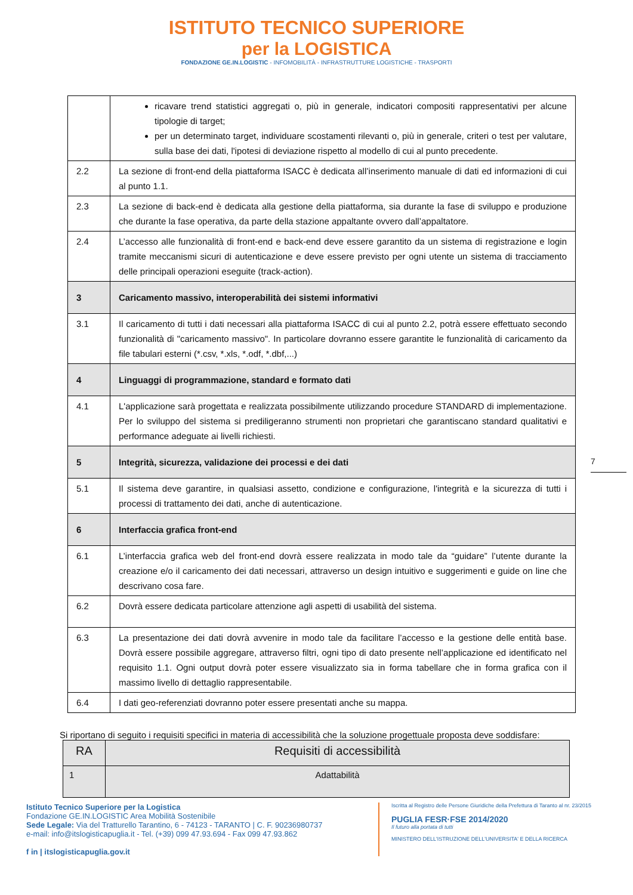ISTITUTO TECNICO SUPERIORE
per la LOGISTICA
FONDAZIONE GE.IN.LOGISTIC - INFOMOBILITÀ - INFRASTRUTTURE LOGISTICHE - TRASPORTI
| | ricavare trend statistici aggregati o, più in generale, indicatori compositi rappresentativi per alcune tipologie di target; per un determinato target, individuare scostamenti rilevanti o, più in generale, criteri o test per valutare, sulla base dei dati, l'ipotesi di deviazione rispetto al modello di cui al punto precedente. |
| 2.2 | La sezione di front-end della piattaforma ISACC è dedicata all’inserimento manuale di dati ed informazioni di cui al punto 1.1. |
| 2.3 | La sezione di back-end è dedicata alla gestione della piattaforma, sia durante la fase di sviluppo e produzione che durante la fase operativa, da parte della stazione appaltante ovvero dall’appaltatore. |
| 2.4 | L’accesso alle funzionalità di front-end e back-end deve essere garantito da un sistema di registrazione e login tramite meccanismi sicuri di autenticazione e deve essere previsto per ogni utente un sistema di tracciamento delle principali operazioni eseguite (track-action). |
| 3 | Caricamento massivo, interoperabilità dei sistemi informativi |
| 3.1 | Il caricamento di tutti i dati necessari alla piattaforma ISACC di cui al punto 2.2, potrà essere effettuato secondo funzionalità di "caricamento massivo". In particolare dovranno essere garantite le funzionalità di caricamento da file tabulari esterni (*.csv, *.xls, *.odf, *.dbf,...) |
| 4 | Linguaggi di programmazione, standard e formato dati |
| 4.1 | L'applicazione sarà progettata e realizzata possibilmente utilizzando procedure STANDARD di implementazione. Per lo sviluppo del sistema si prediligeranno strumenti non proprietari che garantiscano standard qualitativi e performance adeguate ai livelli richiesti. |
| 5 | Integrità, sicurezza, validazione dei processi e dei dati |
| 5.1 | Il sistema deve garantire, in qualsiasi assetto, condizione e configurazione, l'integrità e la sicurezza di tutti i processi di trattamento dei dati, anche di autenticazione. |
| 6 | Interfaccia grafica front-end |
| 6.1 | L’interfaccia grafica web del front-end dovrà essere realizzata in modo tale da “guidare” l’utente durante la creazione e/o il caricamento dei dati necessari, attraverso un design intuitivo e suggerimenti e guide on line che descrivano cosa fare. |
| 6.2 | Dovrà essere dedicata particolare attenzione agli aspetti di usabilità del sistema. |
| 6.3 | La presentazione dei dati dovrà avvenire in modo tale da facilitare l’accesso e la gestione delle entità base. Dovrà essere possibile aggregare, attraverso filtri, ogni tipo di dato presente nell’applicazione ed identificato nel requisito 1.1. Ogni output dovrà poter essere visualizzato sia in forma tabellare che in forma grafica con il massimo livello di dettaglio rappresentabile. |
| 6.4 | I dati geo-referenziati dovranno poter essere presentati anche su mappa. |
7
Si riportano di seguito i requisiti specifici in materia di accessibilità che la soluzione progettuale proposta deve soddisfare:
| RA | Requisiti di accessibilità |
| 1 | Adattabilità |
Istituto Tecnico Superiore per la Logistica
Fondazione GE.IN.LOGISTIC Area Mobilità Sostenibile
Sede Legale: Via del Tratturello Tarantino, 6 - 74123 - TARANTO | C. F. 90236980737
e-mail: info@itslogisticapuglia.it - Tel. (+39) 099 47.93.694 - Fax 099 47.93.862
f in | itslogisticapuglia.gov.it
Iscritta al Registro delle Persone Giuridiche della Prefettura di Taranto al nr. 23/2015
PUGLIA FESR·FSE 2014/2020
Il futuro alla portata di tutti
MINISTERO DELL'ISTRUZIONE DELL'UNIVERSITA' E DELLA RICERCA